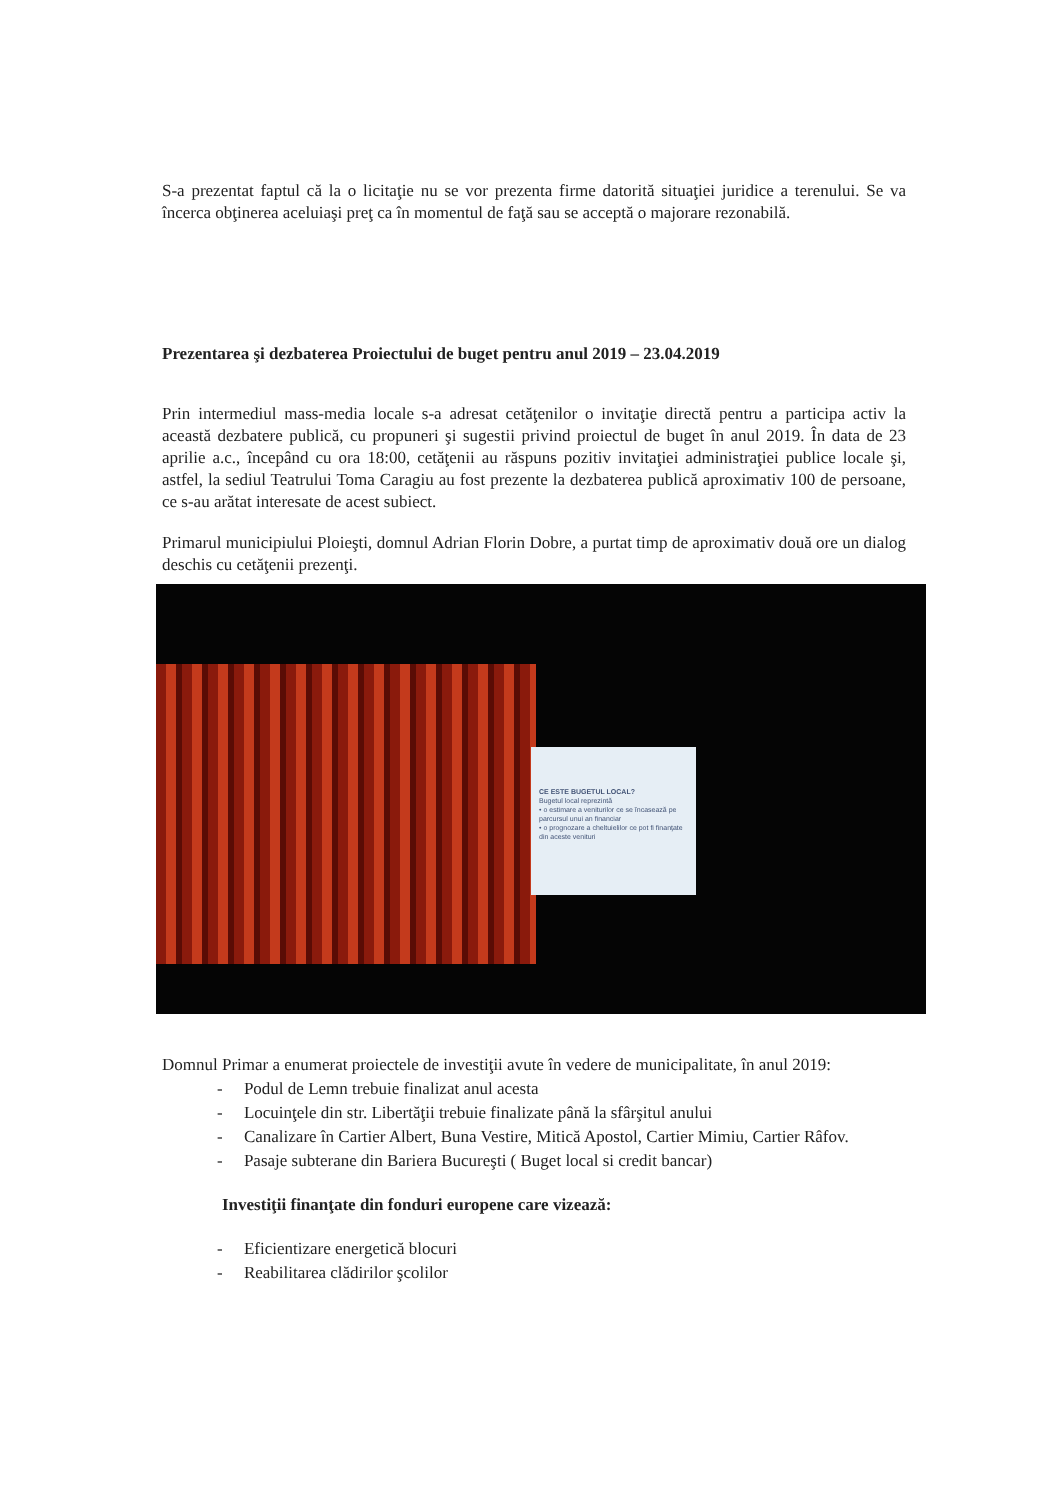S-a prezentat faptul că la o licitaţie nu se vor prezenta firme datorită situaţiei juridice a terenului. Se va încerca obţinerea aceluiaşi preţ ca în momentul de faţă sau se acceptă o majorare rezonabilă.
Prezentarea şi dezbaterea Proiectului de buget pentru anul 2019 – 23.04.2019
Prin intermediul mass-media locale s-a adresat cetăţenilor o invitaţie directă pentru a participa activ la această dezbatere publică, cu propuneri şi sugestii privind proiectul de buget în anul 2019. În data de 23 aprilie a.c., începând cu ora 18:00, cetăţenii au răspuns pozitiv invitaţiei administraţiei publice locale şi, astfel, la sediul Teatrului Toma Caragiu au fost prezente la dezbaterea publică aproximativ 100 de persoane, ce s-au arătat interesate de acest subiect.
Primarul municipiului Ploieşti, domnul Adrian Florin Dobre, a purtat timp de aproximativ două ore un dialog deschis cu cetăţenii prezenţi.
CE ESTE BUGETUL LOCAL?
Bugetul local reprezintă
• o estimare a veniturilor ce se încasează pe parcursul unui an financiar
• o prognozare a cheltuielilor ce pot fi finanţate din aceste venituri
Domnul Primar a enumerat proiectele de investiţii avute în vedere de municipalitate, în anul 2019:
- Podul de Lemn trebuie finalizat anul acesta
- Locuinţele din str. Libertăţii trebuie finalizate până la sfârşitul anului
- Canalizare în Cartier Albert, Buna Vestire, Mitică Apostol, Cartier Mimiu, Cartier Râfov.
- Pasaje subterane din Bariera Bucureşti ( Buget local si credit bancar)
Investiţii finanţate din fonduri europene care vizează:
- Eficientizare energetică blocuri
- Reabilitarea clădirilor şcolilor